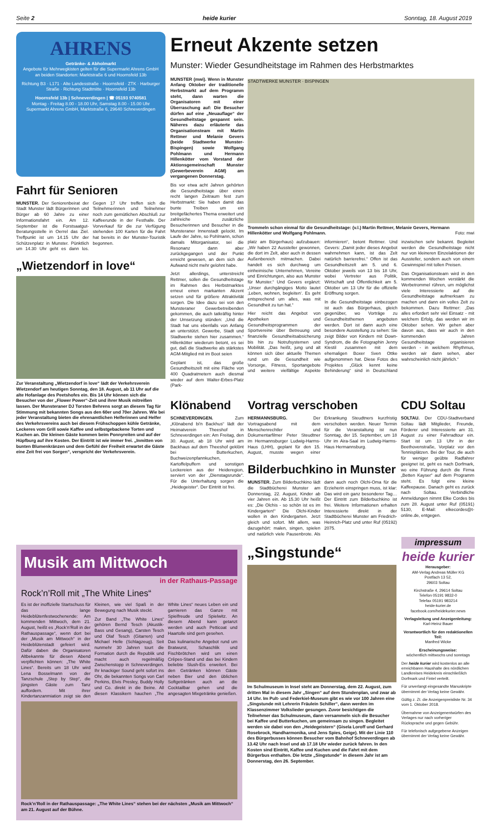Seite 2 heide kurier Sonntag, 18. August 2019
AHRENS
Getränke- & Abholmarkt
Angebote für Mehrwegkisten gelten für die Supermarkt Ahrens GmbH an beiden Standorten: Marktstraße 6 und Hoornsfeld 13b
Richtung B3 · L171 · Alte Landesstraße · Hoornsfeld · ZTK · Harburger Straße · Richtung Stadtmitte · Hoornsfeld 13b
Hoornsfeld 13b | Schneverdingen | ☎ 05193 9740581
Montag - Freitag 8.00 - 18.00 Uhr, Samstag 8.00 - 15.00 Uhr
Supermarkt Ahrens GmbH, Marktstraße 6, 29640 Schneverdingen
Fahrt für Senioren
MUNSTER. Der Seniorenbeirat der Stadt Munster lädt Bürgerinnen und Bürger ab 60 Jahre zu einer Informationsfahrt ein. Am 12. September ist die Forstsaatgut-Beratungsstelle in Oerrel das Ziel. Treffpunkt ist um 14.15 Uhr der Schützenplatz in Munster. Pünktlich um 14.30 Uhr geht es dann los. Gegen 17 Uhr treffen sich die Teilnehmerinnen und Teilnehmer noch zum gemütlichen Abschluß zur Kaffeerunde in der Festhalle. Der Vorverkauf für die zur Verfügung stehenden 100 Karten für die Fahrt hat bereits in der Munster-Touristik begonnen.
„Wietzendorf in love“
Zur Veranstaltung „Wietzendorf in love“ lädt der Verkehrsverein Wietzendorf am heutigen Sonntag, den 18. August, ab 11 Uhr auf die alte Hofanlage des Peetshofes ein. Bis 14 Uhr können sich die Besucher von der „Flower Power“-Zeit und ihrer Musik mitreißen lassen. Der Munsteraner DJ Torsten Behrens sorgt an diesem Tag für Stimmung mit bekannten Songs aus den 60er und 70er Jahren. Wie bei jeder Veranstaltung bieten die ehrenamtlichen Helferinnen und Helfer des Verkehrsvereins auch bei diesem Frühschoppen kühle Getränke, Leckeres vom Grill sowie Kaffee und selbstgebackene Torten und Kuchen an. Die kleinen Gäste kommen beim Ponnyreiten und auf der Hüpfburg auf ihre Kosten. Der Eintritt ist wie immer frei. „Inmitten von bunten Blumenkränzen und dem Gefühl der Freiheit erwartet die Gäste eine Zeit frei von Sorgen“, verspricht der Verkehrsverein.
Erneut Akzente setzen
Munster: Wieder Gesundheitstage im Rahmen des Herbstmarktes
MUNSTER (mwi). Wenn in Munster Anfang Oktober der traditionelle Herbstmarkt auf dem Programm steht, dann warten die Organisatoren mit einer Überraschung auf: Die Besucher dürfen auf eine „Neuauflage“ der Gesundheitstage gespannt sein. Näheres dazu erläuterte das Organisationsteam mit Martin Rettmer und Melanie Gevers (beide Stadtwerke Munster-Bispingen) sowie Wolfgang Pohlmann und Hermann Hillenkötter vom Vorstand der Aktionsgemeinschaft Munster (Gewerbeverein AGM) am vergangenen Donnerstag.
Bis vor etwa acht Jahren gehörten die Gesundheitstage über einen recht langen Zeitraum fest zum Herbstmarkt: Sie haben damit das bunte Treiben um ein breitgefächertes Thema erweitert und zahlreiche zusätzliche Besucherinnen und Besucher in die Munsteraner Innenstadt gelockt. Im Laufe der Jahre, so Pohlmann, schon damals Mitorganisator, sei die Resonanz dann aber zurückgegangen und der Punkt erreicht gewesen, an dem sich der Aufwand nicht mehr gelohnt habe.
Jetzt allerdings, unterstreicht Rettmer, sollen die Gesundheitstage im Rahmen des Herbstmarktes erneut einen markanten Akzent setzen und für größere Attraktivität sorgen. Die Idee dazu sei von den Munsteraner Gewerbetreibenden gekommen, die auch tatkräftig hinter der Umsetzung stünden: „Und die Stadt hat uns ebenfalls von Anfang an unterstützt. Gewerbe, Stadt und Stadtwerke stehen hier zusammen.“ Hillenkötter wiederum betont, es sei gut, daß die Stadtwerke als stärkstes AGM-Mitglied mit im Boot seien
Geplant ist, das große Gesundheitszelt mit eine Fläche von 400 Quadratmetern auch diesmal wieder auf dem Walter-Erbes-Platz (Park-
STADTWERKE MUNSTER · BISPINGEN
Trommeln schon einmal für die Gesundheitstage: (v.l.) Martin Rettmer, Melanie Gevers, Hermann Hillenkötter und Wolfgang Pohlmann. Foto: mwi
platz am Bürgerhaus) aufzubauen: „Wir haben 22 Aussteller gewonnen, die dort im Zelt, aber auch in dessen Außenbereich mitmachen. Dabei handelt es sich durchweg um einheimische Unternehmen, Vereine und Einrichtungen, also aus Munster für Munster.“ Und Gevers ergänzt: „Unser durchgängiges Motto lautet ‚Leben, wohnen, begleiten‘. Es geht entsprechend um alles, was mit Gesundheit zu tun hat.“
Hier reicht das Angebot von Apotheken und Gesundheitsprogrammen der Sportvereine über Betreuung und finanzielle Gesundheitsabsicherung bis hin zu Notrufsystemen und Mobilität. „Das heißt, jung und alt können sich über aktuelle Themen rund um die Gesundheit wie Vorsorge, Fitness, Sportangebote und weitere vielfältige Aspekte informieren“, betont Rettmer. Und Gevers: „Damit jeder dieses Angebot wahrnehmen kann, ist das Zelt natürlich barrierefrei.“ Offen ist das Gesundheitszelt am 5. und 6. Oktober jeweils von 13 bis 18 Uhr, wobei Vertreter aus Politik, Wirtschaft und Öffentlichkeit am 5. Oktober um 13 Uhr für die offizielle Eröffnung sorgen.
In die Gesundheitstage einbezogen ist auch das Bürgerhaus, gleich gegenüber, wo Vorträge zu Gesundheitsthemen angeboten werden. Dort ist dann auch eine besondere Ausstellung zu sehen: Sie zeigt Bilder von Kindern mit Down-Syndrom, die die Fotographin Jenny Klestil zusammen mit dem ehemaligen Boxer Sven Ottke aufgenommen hat. Diese Fotos des Projektes „Glück kennt keine Behinderung“ sind in Deutschland inzwischen sehr bekannt. Begleitet werden die Gesundheitstage nicht nur von kleineren Einzelaktionen der Aussteller, sondern auch von einem Gewinnspiel mit tollen Preisen.
Das Organisationsteam wird in den kommenden Wochen verstärkt die Werbetrommel rühren, um möglichst viele Interessierte auf die Gesundheitstage aufmerksam zu machen und dann ein volles Zelt zu bekommen. Dazu Rettmer: „Das alles erfordert sehr viel Einsatz - mit welchem Erfolg, das werden wir im Oktober sehen. Wir gehen aber davon aus, dass wir auch in den kommenden Jahren Gesundheitstage organisieren werden - in welchem Rhythmus, werden wir dann sehen, aber wahrscheinlich nicht jährlich.“
Klönabend
SCHNEVERDINGEN. Zum „Klönabend bi'n Backhus“ lädt der Heimatverein Theeshof in Schneverdingen ein: Am Freitag, den 30. August, ab 18 Uhr wird am Backhaus auf dem Theeshof geklönt bei Butterkuchen, Buchweizenpfannkuchen, Kartoffelpuffern und sonstigen Leckereien aus der Heideregion, serviert von der „Dienstagsrunde“. Für die Unterhaltung sorgen die „Heidegeister“. Der Eintritt ist frei.
Vortrag verschoben
HERMANNSBURG. Der Vortragsabend mit dem Menschenrechtler und Dokumentarfilmer Peter Steudtner im Hermannsburger Ludwig-Harms-Haus (LHH), geplant für den 15. August, musste wegen einer Erkrankung Steudtners kurzfristig verschoben werden. Neuer Termin für die Veranstaltung ist nun Sonntag, der 15. September, um 18 Uhr im Aira-Saal im Ludwig-Harms-Haus Hermannsburg.
Bilderbuchkino in Munster
MUNSTER. Zum Bilderbuchkino lädt die Stadtbücherei Munster am Donnerstag, 22. August, Kinder ab vier Jahren ein. Ab 15.30 Uhr heißt es: „Die Olchis - so schön ist es im Kindergarten!“ Die Olchi-Kinder wollen in den Kindergarten. Jetzt gleich und sofort. Mit allem, was dazugehört: malen, singen, spielen und natürlich viele Pausenbrote. Als dann auch noch Olchi-Oma für die Erzieherin einspringen muss, ist klar: Das wird ein ganz besonderer Tag… Der Eintritt zum Bilderbuchkino ist frei. Weitere Informationen erhalten Interessierte direkt in der Stadtbücherei Munster am Friedrich-Heinrich-Platz und unter Ruf (05192) 2075.
CDU Soltau
SOLTAU. Der CDU-Stadtverband Soltau lädt Mitglieder, Freunde, Förderer und Interessierte am 31. August zu einer Fahrradtour ein. Start ist um 13 Uhr in der Beethovenstraße, Vorplatz vor den Tennisplätzen. Bei der Tour, die auch für weniger geübte Radfahrer geeignet ist, geht es nach Dorfmark, wo eine Führung durch die Firma „Betten Kayser“ auf dem Programm steht. Es folgt eine kleine Kaffeepause. Danach geht es zurück nach Soltau. Verbindliche Anmeldungen nimmt Elke Cordes bis zum 28. August unter Ruf (05191) 5130, E-Mail: elkecordes@t-online.de, entgegen.
Musik am Mittwoch
in der Rathaus-Passage
Rock’n’Roll mit „The White Lines“
Es ist der inoffizielle Startschuss für das lange Heideblütenfestwochenende: Am kommenden Mittwoch, dem 21. August, heißt es „Rock’n’Roll in der Rathauspassage“, wenn dort bei der „Musik am Mittwoch“ in der Heideblütenstadt gefeiert wird. Dafür daben die Organisatoren Altbekannte für diesen Abend verpflichten können: „The White Lines“. Bereits um 18 Uhr wird Lena Bosselmann von der Tanzschule „Step by Step“, die jüngsten Gäste zum Tanz auffordern. Mit ihrer Kindertanzanmiation zeigt sie den Kleinen, wie viel Spaß in der Bewegung nach Musik steckt.
Zur Band „The White Lines“ gehören Bernd Tesch (Akustik-Bass und Gesang), Carsten Tesch und Olaf Tesch (Gitarren) und Michael Helle (Schlagzeug). Seit nunmehr 30 Jahren tourt die Formation durch die Republik und macht auch regelmäßig Zwischenstopp in Schneverdingen. Ihr knackiger Sound geht sofort ins Ohr, die bekannten Songs von Carl Perkins, Elvis Presley, Buddy Holly und Co. direkt in die Beine. All diesen Klassikern hauchen „The White Lines“ neues Leben ein und garnieren das Ganze mit Spielfreude und Spielwitz. An diesem Abend kann getanzt werden und auch Petticoat und Haartolle sind gern gesehen.
Das kulinarische Angebot rund um Bratwurst, Schaschlik und Fischbrötchen wird um einen Crêpes-Stand und das bei Kindern beliebte Slush-Eis erweitert. Bei den Getränken können Gäste neben Bier und den üblichen Softgetränken auch an die Cocktailbar gehen und die angesagten Mixgetränke genießen.
Rock’n’Roll in der Rathauspassage: „The White Lines“ stehen bei der nächsten „Musik am Mittwoch“ am 21. August auf der Bühne.
„Singstunde“
Im Schulmuseum in Insel steht am Donnerstag, dem 22. August, zum dritten Mal in diesem Jahr „Singen“ auf dem Stundenplan, und zwar ab 14 Uhr. Im Pult- und Federkiel-Museum gibt es wie vor 100 Jahren eine „Singstunde mit Lehrerin Fräulein Schiller“, dann werden im Klassenzimmer Volkslieder gesungen. Zuvor besichtigen die Teilnehmer das Schulmuseum, dann versammeln sich die Besucher bei Kaffee und Butterkuchen, um gemeinsam zu singen. Begleitet werden sie dabei von den „Heidegeistern“ (Gisela Loroff und Gerhard Rosebrock, Handharmonika, und Jens Spies, Geige). Mit der Linie 110 des Bürgerbusses können Besucher vom Bahnhof Schneverdingen ab 13.42 Uhr nach Insel und ab 17.18 Uhr wieder zurück fahren. In den Kosten sind Eintritt, Kaffee und Kuchen und die Fahrt mit dem Bürgerbus enthalten. Die letzte „Singstunde“ in diesem Jahr ist am Donnerstag, den 26. September.
impressum
heide kurier
Herausgeber:
AM-Verlag Andreas Müller KG
Postfach 13 52,
29603 Soltau
Kirchstraße 4, 29614 Soltau
Telefon 05191 9832-0
Telefax 05191 983214
heide-kurier.de
facebook.com/heidekurier.news
Verlagsleitung und Anzeigenleitung:
Karl-Heinz Bauer
Verantwortlich für den redaktionellen Teil:
Manfred Wicke
Erscheinungsweise:
wöchentlich mittwochs und sonntags
Der heide kurier wird kostenlos an alle erreichbaren Haushalte des nördlichen Landkreises Heidekreis einschließlich Dorfmark und Fintel verteilt.
Für unverlangt eingesandte Manuskripte übernimmt der Verlag keine Gewähr.
Gültig z. Zt. die Anzeigenpreisliste Nr. 34 vom 1. Oktober 2018.
Übernahme von Anzeigenentwürfen des Verlages nur nach vorheriger Rücksprache und gegen Gebühr.
Für telefonisch aufgegebene Anzeigen übernimmt der Verlag keine Gewähr.